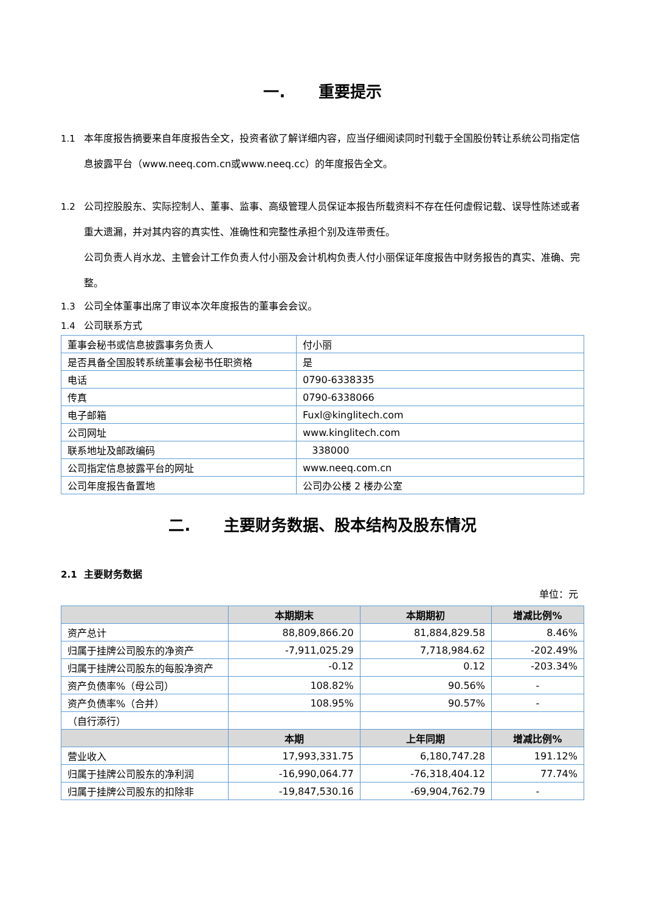一. 重要提示
1.1 本年度报告摘要来自年度报告全文，投资者欲了解详细内容，应当仔细阅读同时刊载于全国股份转让系统公司指定信息披露平台（www.neeq.com.cn或www.neeq.cc）的年度报告全文。
1.2 公司控股股东、实际控制人、董事、监事、高级管理人员保证本报告所载资料不存在任何虚假记载、误导性陈述或者重大遗漏，并对其内容的真实性、准确性和完整性承担个别及连带责任。
公司负责人肖水龙、主管会计工作负责人付小丽及会计机构负责人付小丽保证年度报告中财务报告的真实、准确、完整。
1.3 公司全体董事出席了审议本次年度报告的董事会会议。
1.4 公司联系方式
| 董事会秘书或信息披露事务负责人 | 付小丽 |
| 是否具备全国股转系统董事会秘书任职资格 | 是 |
| 电话 | 0790-6338335 |
| 传真 | 0790-6338066 |
| 电子邮箱 | Fuxl@kinglitech.com |
| 公司网址 | www.kinglitech.com |
| 联系地址及邮政编码 | 338000 |
| 公司指定信息披露平台的网址 | www.neeq.com.cn |
| 公司年度报告备置地 | 公司办公楼 2 楼办公室 |
二. 主要财务数据、股本结构及股东情况
2.1 主要财务数据
单位：元
| | 本期期末 | 本期期初 | 增减比例% |
| --- | --- | --- | --- |
| 资产总计 | 88,809,866.20 | 81,884,829.58 | 8.46% |
| 归属于挂牌公司股东的净资产 | -7,911,025.29 | 7,718,984.62 | -202.49% |
| 归属于挂牌公司股东的每股净资产 | -0.12 | 0.12 | -203.34% |
| 资产负债率%（母公司） | 108.82% | 90.56% | - |
| 资产负债率%（合并） | 108.95% | 90.57% | - |
| （自行添行） | | | |
| | 本期 | 上年同期 | 增减比例% |
| 营业收入 | 17,993,331.75 | 6,180,747.28 | 191.12% |
| 归属于挂牌公司股东的净利润 | -16,990,064.77 | -76,318,404.12 | 77.74% |
| 归属于挂牌公司股东的扣除非 | -19,847,530.16 | -69,904,762.79 | - |